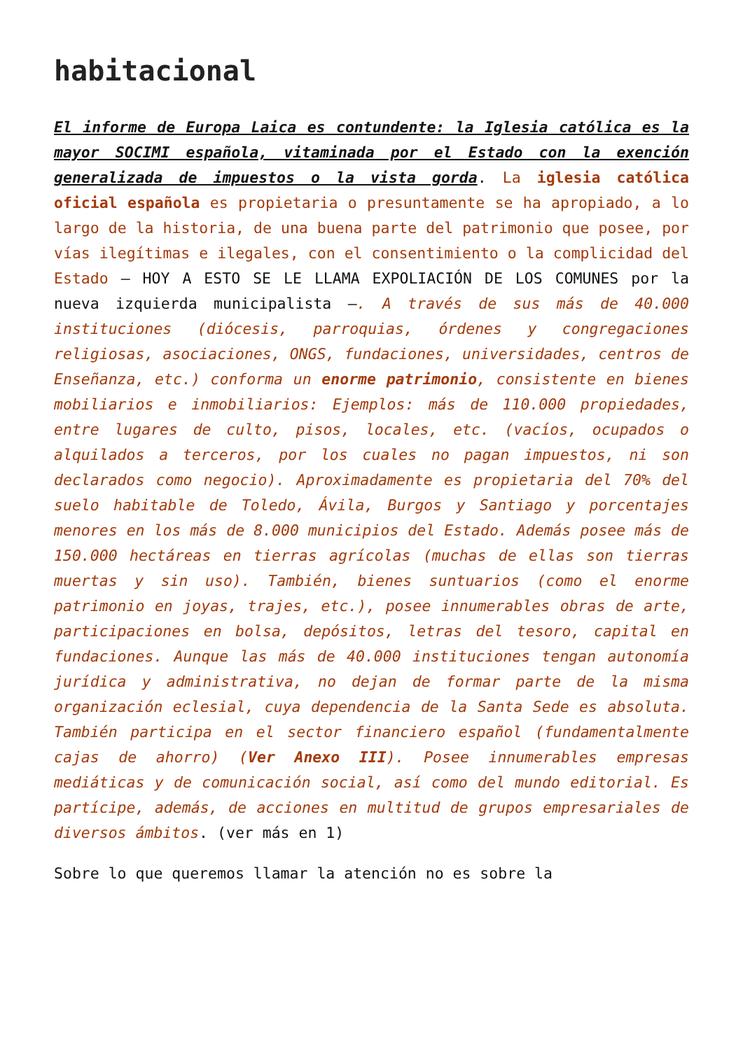habitacional
El informe de Europa Laica es contundente: la Iglesia católica es la mayor SOCIMI española, vitaminada por el Estado con la exención generalizada de impuestos o la vista gorda. La iglesia católica oficial española es propietaria o presuntamente se ha apropiado, a lo largo de la historia, de una buena parte del patrimonio que posee, por vías ilegítimas e ilegales, con el consentimiento o la complicidad del Estado – HOY A ESTO SE LE LLAMA EXPOLIACIÓN DE LOS COMUNES por la nueva izquierda municipalista –. A través de sus más de 40.000 instituciones (diócesis, parroquias, órdenes y congregaciones religiosas, asociaciones, ONGS, fundaciones, universidades, centros de Enseñanza, etc.) conforma un enorme patrimonio, consistente en bienes mobiliarios e inmobiliarios: Ejemplos: más de 110.000 propiedades, entre lugares de culto, pisos, locales, etc. (vacíos, ocupados o alquilados a terceros, por los cuales no pagan impuestos, ni son declarados como negocio). Aproximadamente es propietaria del 70% del suelo habitable de Toledo, Ávila, Burgos y Santiago y porcentajes menores en los más de 8.000 municipios del Estado. Además posee más de 150.000 hectáreas en tierras agrícolas (muchas de ellas son tierras muertas y sin uso). También, bienes suntuarios (como el enorme patrimonio en joyas, trajes, etc.), posee innumerables obras de arte, participaciones en bolsa, depósitos, letras del tesoro, capital en fundaciones. Aunque las más de 40.000 instituciones tengan autonomía jurídica y administrativa, no dejan de formar parte de la misma organización eclesial, cuya dependencia de la Santa Sede es absoluta. También participa en el sector financiero español (fundamentalmente cajas de ahorro) (Ver Anexo III). Posee innumerables empresas mediáticas y de comunicación social, así como del mundo editorial. Es partícipe, además, de acciones en multitud de grupos empresariales de diversos ámbitos. (ver más en 1)
Sobre lo que queremos llamar la atención no es sobre la